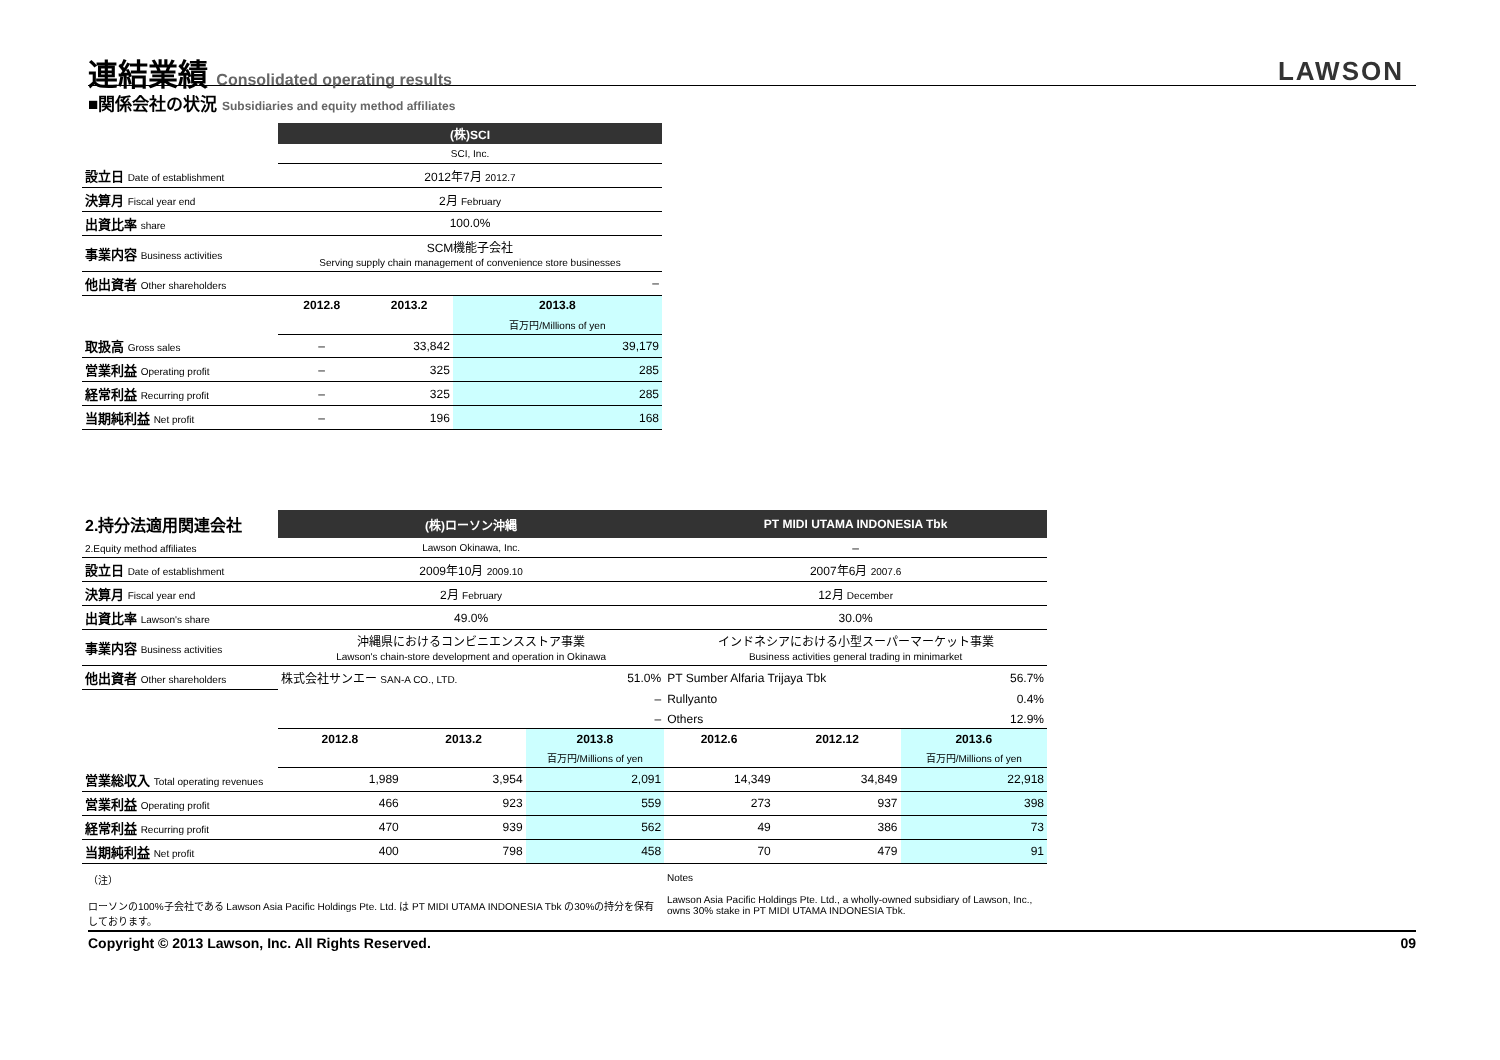連結業績 Consolidated operating results
LAWSON
■関係会社の状況 Subsidiaries and equity method affiliates
| | (株)SCI | | |
| | SCI, Inc. | | |
| 設立日 Date of establishment | 2012年7月 2012.7 | | |
| 決算月 Fiscal year end | 2月 February | | |
| 出資比率 share | 100.0% | | |
| 事業内容 Business activities | SCM機能子会社 Serving supply chain management of convenience store businesses | | |
| 他出資者 Other shareholders | – | | |
| | 2012.8 | 2013.2 | 2013.8 |
| | | | 百万円/Millions of yen |
| 取扱高 Gross sales | – | 33,842 | 39,179 |
| 営業利益 Operating profit | – | 325 | 285 |
| 経常利益 Recurring profit | – | 325 | 285 |
| 当期純利益 Net profit | – | 196 | 168 |
| 2.持分法適用関連会社 | (株)ローソン沖縄 | | | PT MIDI UTAMA INDONESIA Tbk | | |
| 2.Equity method affiliates | Lawson Okinawa, Inc. | | | – | | |
| 設立日 Date of establishment | 2009年10月 2009.10 | | | 2007年6月 2007.6 | | |
| 決算月 Fiscal year end | 2月 February | | | 12月 December | | |
| 出資比率 Lawson's share | 49.0% | | | 30.0% | | |
| 事業内容 Business activities | 沖縄県におけるコンビニエンスストア事業 Lawson's chain-store development and operation in Okinawa | | | インドネシアにおける小型スーパーマーケット事業 Business activities general trading in minimarket | | |
| 他出資者 Other shareholders | 株式会社サンエー SAN-A CO., LTD. | | 51.0% | PT Sumber Alfaria Trijaya Tbk | | 56.7% |
| | – | | | Rullyanto | | 0.4% |
| | – | | | Others | | 12.9% |
| | 2012.8 | 2013.2 | 2013.8 | 2012.6 | 2012.12 | 2013.6 |
| | | | 百万円/Millions of yen | | | 百万円/Millions of yen |
| 営業総収入 Total operating revenues | 1,989 | 3,954 | 2,091 | 14,349 | 34,849 | 22,918 |
| 営業利益 Operating profit | 466 | 923 | 559 | 273 | 937 | 398 |
| 経常利益 Recurring profit | 470 | 939 | 562 | 49 | 386 | 73 |
| 当期純利益 Net profit | 400 | 798 | 458 | 70 | 479 | 91 |
（注）
ローソンの100%子会社である Lawson Asia Pacific Holdings Pte. Ltd. は PT MIDI UTAMA INDONESIA Tbk の30%の持分を保有しております。
Notes
Lawson Asia Pacific Holdings Pte. Ltd., a wholly-owned subsidiary of Lawson, Inc., owns 30% stake in PT MIDI UTAMA INDONESIA Tbk.
Copyright © 2013 Lawson, Inc. All Rights Reserved. 09